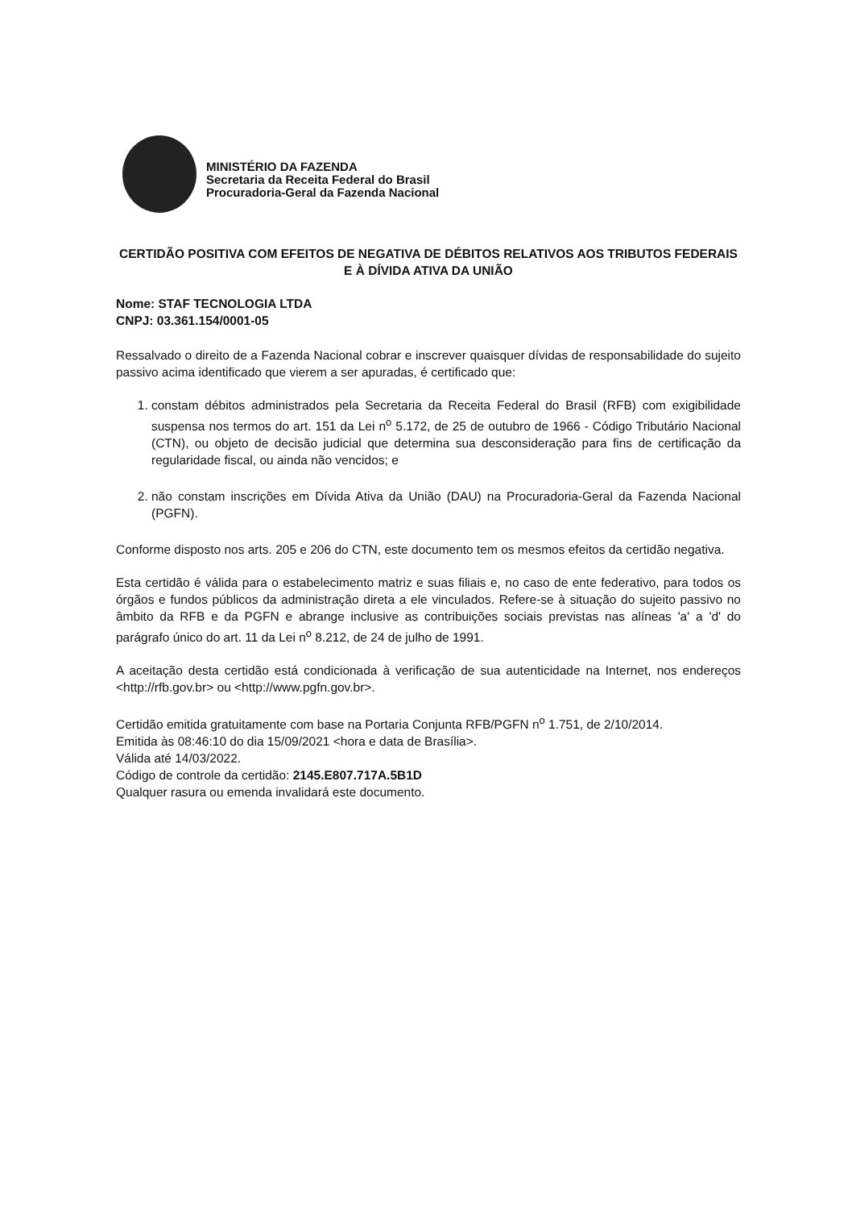MINISTÉRIO DA FAZENDA
Secretaria da Receita Federal do Brasil
Procuradoria-Geral da Fazenda Nacional
CERTIDÃO POSITIVA COM EFEITOS DE NEGATIVA DE DÉBITOS RELATIVOS AOS TRIBUTOS FEDERAIS E À DÍVIDA ATIVA DA UNIÃO
Nome: STAF TECNOLOGIA LTDA
CNPJ: 03.361.154/0001-05
Ressalvado o direito de a Fazenda Nacional cobrar e inscrever quaisquer dívidas de responsabilidade do sujeito passivo acima identificado que vierem a ser apuradas, é certificado que:
1. constam débitos administrados pela Secretaria da Receita Federal do Brasil (RFB) com exigibilidade suspensa nos termos do art. 151 da Lei n<sup>o</sup> 5.172, de 25 de outubro de 1966 - Código Tributário Nacional (CTN), ou objeto de decisão judicial que determina sua desconsideração para fins de certificação da regularidade fiscal, ou ainda não vencidos; e
2. não constam inscrições em Dívida Ativa da União (DAU) na Procuradoria-Geral da Fazenda Nacional (PGFN).
Conforme disposto nos arts. 205 e 206 do CTN, este documento tem os mesmos efeitos da certidão negativa.
Esta certidão é válida para o estabelecimento matriz e suas filiais e, no caso de ente federativo, para todos os órgãos e fundos públicos da administração direta a ele vinculados. Refere-se à situação do sujeito passivo no âmbito da RFB e da PGFN e abrange inclusive as contribuições sociais previstas nas alíneas 'a' a 'd' do parágrafo único do art. 11 da Lei n<sup>o</sup> 8.212, de 24 de julho de 1991.
A aceitação desta certidão está condicionada à verificação de sua autenticidade na Internet, nos endereços <http://rfb.gov.br> ou <http://www.pgfn.gov.br>.
Certidão emitida gratuitamente com base na Portaria Conjunta RFB/PGFN n<sup>o</sup> 1.751, de 2/10/2014.
Emitida às 08:46:10 do dia 15/09/2021 <hora e data de Brasília>.
Válida até 14/03/2022.
Código de controle da certidão: 2145.E807.717A.5B1D
Qualquer rasura ou emenda invalidará este documento.